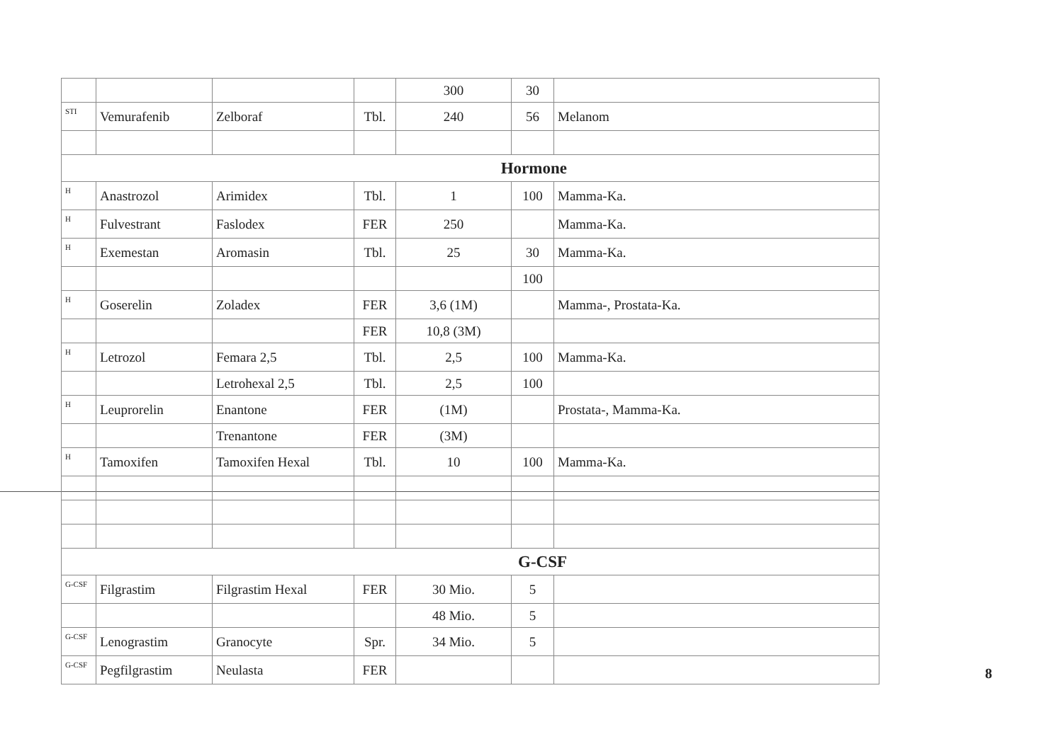| | | | | 300 | 30 | |
| STI | Vemurafenib | Zelboraf | Tbl. | 240 | 56 | Melanom |
| Hormone | | | | | | |
| H | Anastrozol | Arimidex | Tbl. | 1 | 100 | Mamma-Ka. |
| H | Fulvestrant | Faslodex | FER | 250 | | Mamma-Ka. |
| H | Exemestan | Aromasin | Tbl. | 25 | 30 | Mamma-Ka. |
| | | | | | 100 | |
| H | Goserelin | Zoladex | FER | 3,6 (1M) | | Mamma-, Prostata-Ka. |
| | | | FER | 10,8 (3M) | | |
| H | Letrozol | Femara 2,5 | Tbl. | 2,5 | 100 | Mamma-Ka. |
| | | Letrohexal 2,5 | Tbl. | 2,5 | 100 | |
| H | Leuprorelin | Enantone | FER | (1M) | | Prostata-, Mamma-Ka. |
| | | Trenantone | FER | (3M) | | |
| H | Tamoxifen | Tamoxifen Hexal | Tbl. | 10 | 100 | Mamma-Ka. |
| G-CSF | | | | | | |
| G-CSF | Filgrastim | Filgrastim Hexal | FER | 30 Mio. | 5 | |
| | | | | 48 Mio. | 5 | |
| G-CSF | Lenograstim | Granocyte | Spr. | 34 Mio. | 5 | |
| G-CSF | Pegfilgrastim | Neulasta | FER | | | |
8